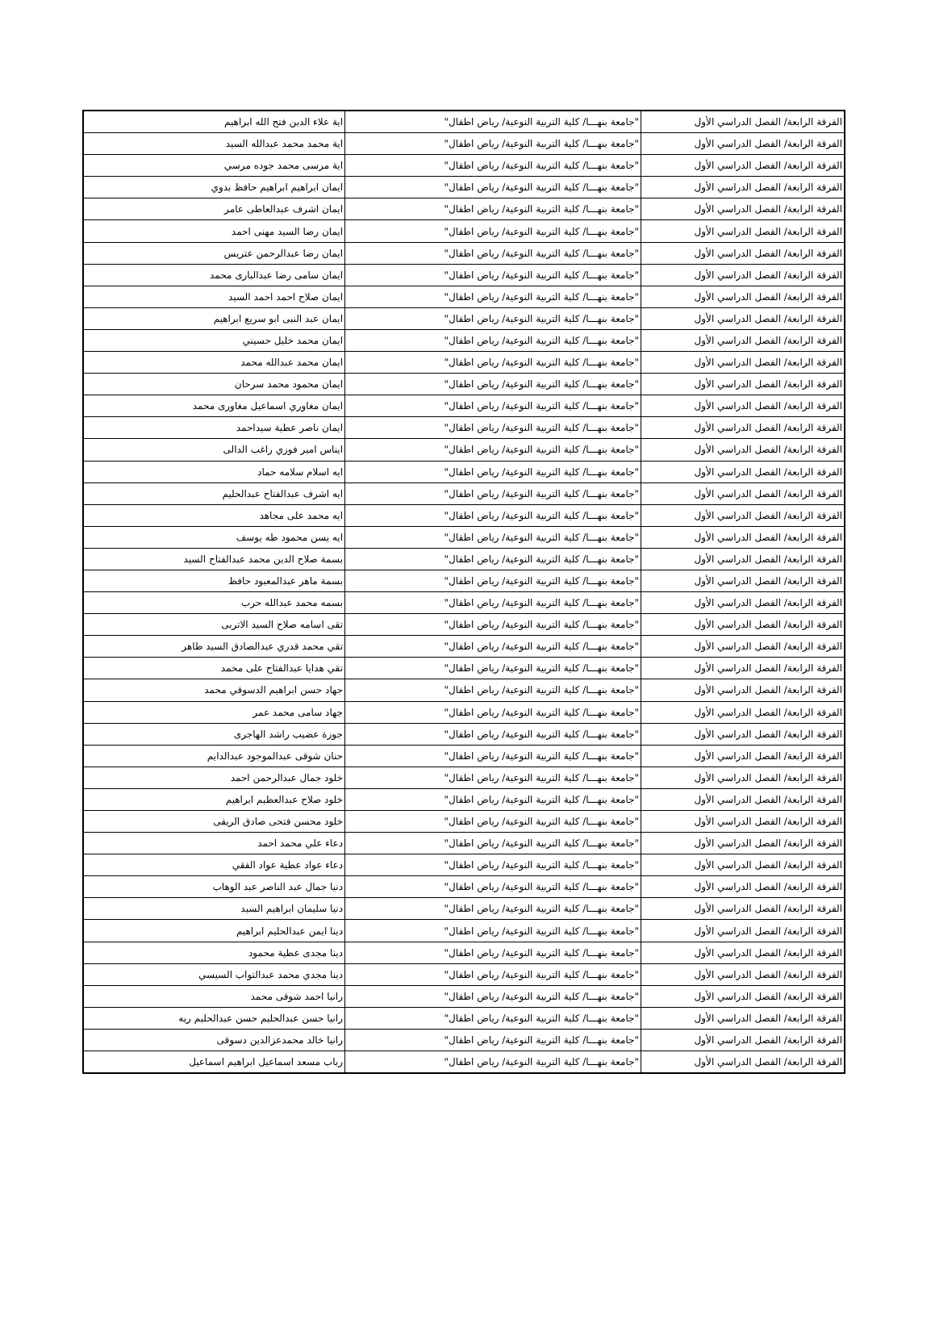| الفرقة الرابعة/ الفصل الدراسي الأول | "جامعة بنهـــا/ كلية التربية النوعية/ رياض اطفال" | اية علاء الدين فتح الله ابراهيم |
| الفرقة الرابعة/ الفصل الدراسي الأول | "جامعة بنهـــا/ كلية التربية النوعية/ رياض اطفال" | اية محمد محمد عبدالله السيد |
| الفرقة الرابعة/ الفصل الدراسي الأول | "جامعة بنهـــا/ كلية التربية النوعية/ رياض اطفال" | اية مرسى محمد جوده مرسي |
| الفرقة الرابعة/ الفصل الدراسي الأول | "جامعة بنهـــا/ كلية التربية النوعية/ رياض اطفال" | ايمان ابراهيم ابراهيم حافظ بدوي |
| الفرقة الرابعة/ الفصل الدراسي الأول | "جامعة بنهـــا/ كلية التربية النوعية/ رياض اطفال" | ايمان اشرف عبدالعاطى عامر |
| الفرقة الرابعة/ الفصل الدراسي الأول | "جامعة بنهـــا/ كلية التربية النوعية/ رياض اطفال" | ايمان رضا السيد مهنى احمد |
| الفرقة الرابعة/ الفصل الدراسي الأول | "جامعة بنهـــا/ كلية التربية النوعية/ رياض اطفال" | ايمان رضا عبدالرحمن عتريس |
| الفرقة الرابعة/ الفصل الدراسي الأول | "جامعة بنهـــا/ كلية التربية النوعية/ رياض اطفال" | ايمان سامى رضا عبدالبارى محمد |
| الفرقة الرابعة/ الفصل الدراسي الأول | "جامعة بنهـــا/ كلية التربية النوعية/ رياض اطفال" | ايمان صلاح احمد احمد السيد |
| الفرقة الرابعة/ الفصل الدراسي الأول | "جامعة بنهـــا/ كلية التربية النوعية/ رياض اطفال" | ايمان عبد النبى ابو سريع ابراهيم |
| الفرقة الرابعة/ الفصل الدراسي الأول | "جامعة بنهـــا/ كلية التربية النوعية/ رياض اطفال" | ايمان محمد خليل حسيني |
| الفرقة الرابعة/ الفصل الدراسي الأول | "جامعة بنهـــا/ كلية التربية النوعية/ رياض اطفال" | ايمان محمد عبدالله محمد |
| الفرقة الرابعة/ الفصل الدراسي الأول | "جامعة بنهـــا/ كلية التربية النوعية/ رياض اطفال" | ايمان محمود محمد سرحان |
| الفرقة الرابعة/ الفصل الدراسي الأول | "جامعة بنهـــا/ كلية التربية النوعية/ رياض اطفال" | ايمان مغاوري اسماعيل مغاورى محمد |
| الفرقة الرابعة/ الفصل الدراسي الأول | "جامعة بنهـــا/ كلية التربية النوعية/ رياض اطفال" | ايمان ناصر عطية سيداحمد |
| الفرقة الرابعة/ الفصل الدراسي الأول | "جامعة بنهـــا/ كلية التربية النوعية/ رياض اطفال" | ايناس امير فوزي راغب الدالى |
| الفرقة الرابعة/ الفصل الدراسي الأول | "جامعة بنهـــا/ كلية التربية النوعية/ رياض اطفال" | ايه اسلام سلامه حماد |
| الفرقة الرابعة/ الفصل الدراسي الأول | "جامعة بنهـــا/ كلية التربية النوعية/ رياض اطفال" | ايه اشرف عبدالفتاح عبدالحليم |
| الفرقة الرابعة/ الفصل الدراسي الأول | "جامعة بنهـــا/ كلية التربية النوعية/ رياض اطفال" | ايه محمد على مجاهد |
| الفرقة الرابعة/ الفصل الدراسي الأول | "جامعة بنهـــا/ كلية التربية النوعية/ رياض اطفال" | ايه يسن محمود طه يوسف |
| الفرقة الرابعة/ الفصل الدراسي الأول | "جامعة بنهـــا/ كلية التربية النوعية/ رياض اطفال" | بسمة صلاح الدين محمد عبدالفتاح السيد |
| الفرقة الرابعة/ الفصل الدراسي الأول | "جامعة بنهـــا/ كلية التربية النوعية/ رياض اطفال" | بسمة ماهر عبدالمعبود حافظ |
| الفرقة الرابعة/ الفصل الدراسي الأول | "جامعة بنهـــا/ كلية التربية النوعية/ رياض اطفال" | بسمه محمد عبدالله حرب |
| الفرقة الرابعة/ الفصل الدراسي الأول | "جامعة بنهـــا/ كلية التربية النوعية/ رياض اطفال" | تقى اسامه صلاح السيد الاتربى |
| الفرقة الرابعة/ الفصل الدراسي الأول | "جامعة بنهـــا/ كلية التربية النوعية/ رياض اطفال" | تقي محمد قدري عبدالصادق السيد طاهر |
| الفرقة الرابعة/ الفصل الدراسي الأول | "جامعة بنهـــا/ كلية التربية النوعية/ رياض اطفال" | تقي هدايا عبدالفتاح على محمد |
| الفرقة الرابعة/ الفصل الدراسي الأول | "جامعة بنهـــا/ كلية التربية النوعية/ رياض اطفال" | جهاد حسن ابراهيم الدسوقي محمد |
| الفرقة الرابعة/ الفصل الدراسي الأول | "جامعة بنهـــا/ كلية التربية النوعية/ رياض اطفال" | جهاد سامى محمد عمر |
| الفرقة الرابعة/ الفصل الدراسي الأول | "جامعة بنهـــا/ كلية التربية النوعية/ رياض اطفال" | جوزة عضيب راشد الهاجرى |
| الفرقة الرابعة/ الفصل الدراسي الأول | "جامعة بنهـــا/ كلية التربية النوعية/ رياض اطفال" | حنان شوقى عبدالموجود عبدالدايم |
| الفرقة الرابعة/ الفصل الدراسي الأول | "جامعة بنهـــا/ كلية التربية النوعية/ رياض اطفال" | خلود جمال عبدالرحمن احمد |
| الفرقة الرابعة/ الفصل الدراسي الأول | "جامعة بنهـــا/ كلية التربية النوعية/ رياض اطفال" | خلود صلاح عبدالعظيم ابراهيم |
| الفرقة الرابعة/ الفصل الدراسي الأول | "جامعة بنهـــا/ كلية التربية النوعية/ رياض اطفال" | خلود محسن فتحى صادق الريفى |
| الفرقة الرابعة/ الفصل الدراسي الأول | "جامعة بنهـــا/ كلية التربية النوعية/ رياض اطفال" | دعاء علي محمد احمد |
| الفرقة الرابعة/ الفصل الدراسي الأول | "جامعة بنهـــا/ كلية التربية النوعية/ رياض اطفال" | دعاء عواد عطية عواد الفقي |
| الفرقة الرابعة/ الفصل الدراسي الأول | "جامعة بنهـــا/ كلية التربية النوعية/ رياض اطفال" | دنيا جمال عبد الناصر عبد الوهاب |
| الفرقة الرابعة/ الفصل الدراسي الأول | "جامعة بنهـــا/ كلية التربية النوعية/ رياض اطفال" | دنيا سليمان ابراهيم السيد |
| الفرقة الرابعة/ الفصل الدراسي الأول | "جامعة بنهـــا/ كلية التربية النوعية/ رياض اطفال" | دينا ايمن عبدالحليم ابراهيم |
| الفرقة الرابعة/ الفصل الدراسي الأول | "جامعة بنهـــا/ كلية التربية النوعية/ رياض اطفال" | دينا مجدى عطية محمود |
| الفرقة الرابعة/ الفصل الدراسي الأول | "جامعة بنهـــا/ كلية التربية النوعية/ رياض اطفال" | دينا مجدي محمد عبدالتواب السيسي |
| الفرقة الرابعة/ الفصل الدراسي الأول | "جامعة بنهـــا/ كلية التربية النوعية/ رياض اطفال" | رانيا احمد شوقى محمد |
| الفرقة الرابعة/ الفصل الدراسي الأول | "جامعة بنهـــا/ كلية التربية النوعية/ رياض اطفال" | رانيا حسن عبدالحليم حسن عبدالحليم ريه |
| الفرقة الرابعة/ الفصل الدراسي الأول | "جامعة بنهـــا/ كلية التربية النوعية/ رياض اطفال" | رانيا خالد محمدعزالدين دسوقى |
| الفرقة الرابعة/ الفصل الدراسي الأول | "جامعة بنهـــا/ كلية التربية النوعية/ رياض اطفال" | رباب مسعد اسماعيل ابراهيم اسماعيل |